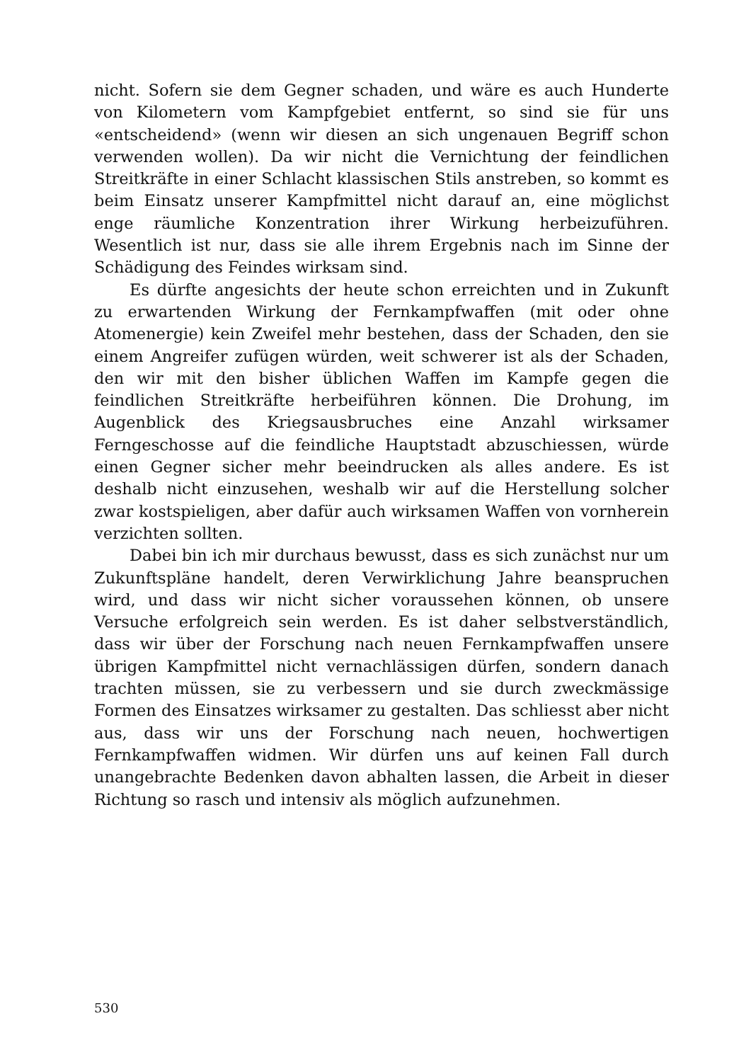nicht. Sofern sie dem Gegner schaden, und wäre es auch Hunderte von Kilometern vom Kampfgebiet entfernt, so sind sie für uns «entscheidend» (wenn wir diesen an sich ungenauen Begriff schon verwenden wollen). Da wir nicht die Vernichtung der feindlichen Streitkräfte in einer Schlacht klassischen Stils anstreben, so kommt es beim Einsatz unserer Kampfmittel nicht darauf an, eine möglichst enge räumliche Konzentration ihrer Wirkung herbeizuführen. Wesentlich ist nur, dass sie alle ihrem Ergebnis nach im Sinne der Schädigung des Feindes wirksam sind.
Es dürfte angesichts der heute schon erreichten und in Zukunft zu erwartenden Wirkung der Fernkampfwaffen (mit oder ohne Atomenergie) kein Zweifel mehr bestehen, dass der Schaden, den sie einem Angreifer zufügen würden, weit schwerer ist als der Schaden, den wir mit den bisher üblichen Waffen im Kampfe gegen die feindlichen Streitkräfte herbeiführen können. Die Drohung, im Augenblick des Kriegsausbruches eine Anzahl wirksamer Ferngeschosse auf die feindliche Hauptstadt abzuschiessen, würde einen Gegner sicher mehr beeindrucken als alles andere. Es ist deshalb nicht einzusehen, weshalb wir auf die Herstellung solcher zwar kostspieligen, aber dafür auch wirksamen Waffen von vornherein verzichten sollten.
Dabei bin ich mir durchaus bewusst, dass es sich zunächst nur um Zukunftspläne handelt, deren Verwirklichung Jahre beanspruchen wird, und dass wir nicht sicher voraussehen können, ob unsere Versuche erfolgreich sein werden. Es ist daher selbstverständlich, dass wir über der Forschung nach neuen Fernkampfwaffen unsere übrigen Kampfmittel nicht vernachlässigen dürfen, sondern danach trachten müssen, sie zu verbessern und sie durch zweckmässige Formen des Einsatzes wirksamer zu gestalten. Das schliesst aber nicht aus, dass wir uns der Forschung nach neuen, hochwertigen Fernkampfwaffen widmen. Wir dürfen uns auf keinen Fall durch unangebrachte Bedenken davon abhalten lassen, die Arbeit in dieser Richtung so rasch und intensiv als möglich aufzunehmen.
530